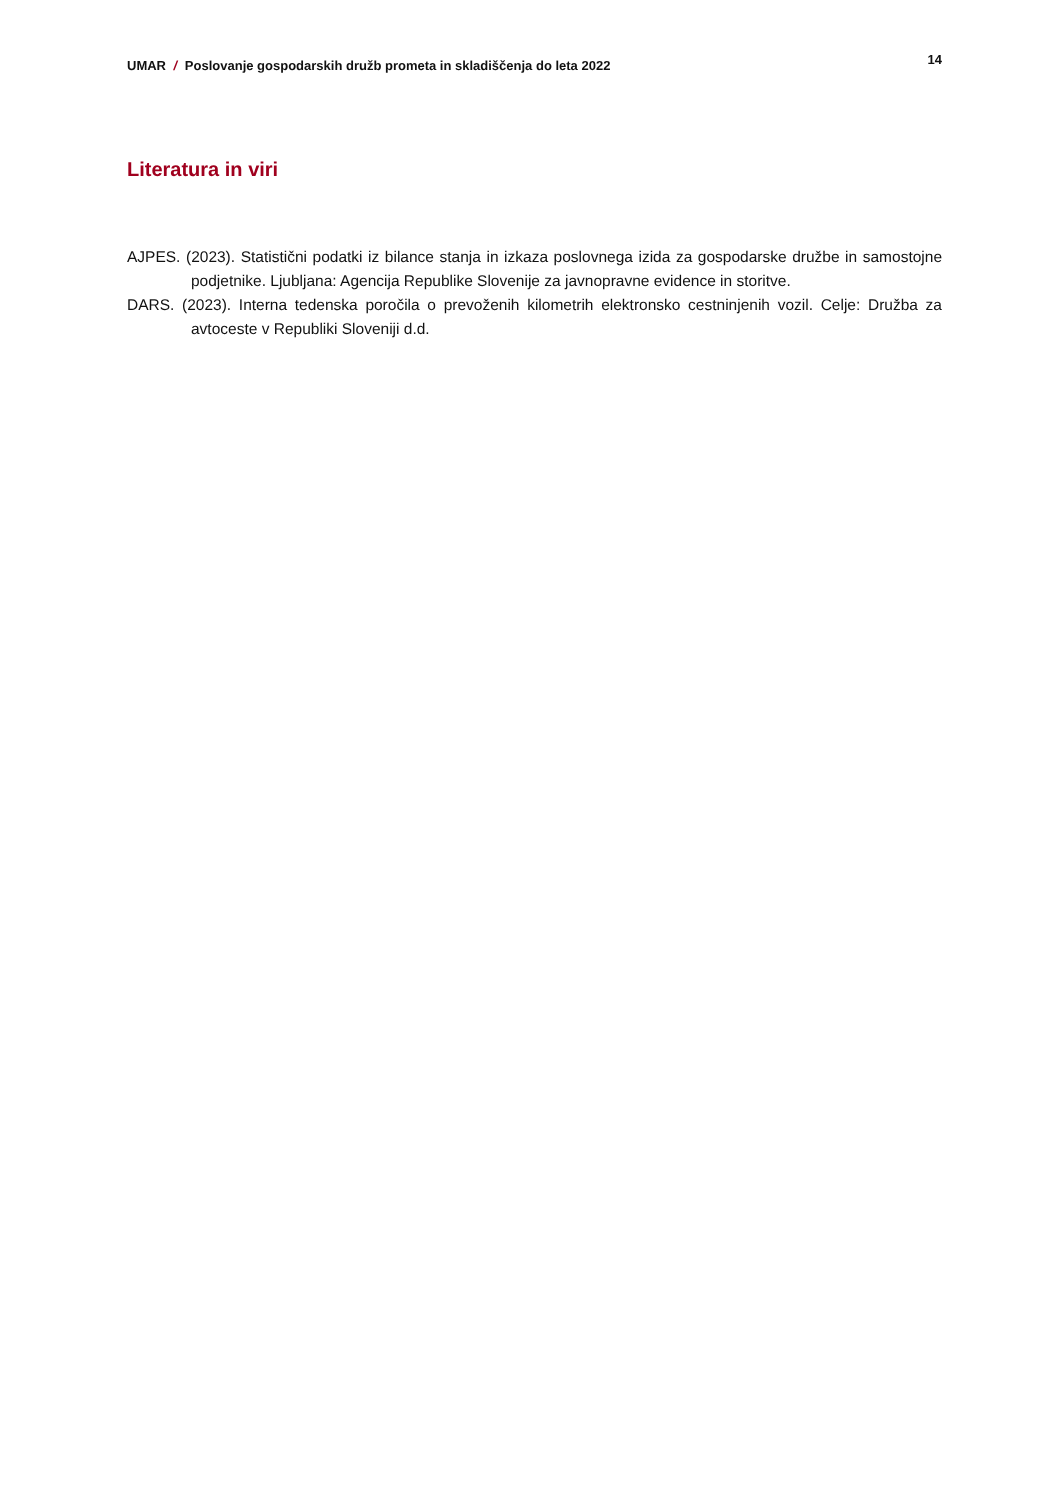UMAR / Poslovanje gospodarskih družb prometa in skladiščenja do leta 2022 14
Literatura in viri
AJPES. (2023). Statistični podatki iz bilance stanja in izkaza poslovnega izida za gospodarske družbe in samostojne podjetnike. Ljubljana: Agencija Republike Slovenije za javnopravne evidence in storitve.
DARS. (2023). Interna tedenska poročila o prevoženih kilometrih elektronsko cestninjenih vozil. Celje: Družba za avtoceste v Republiki Sloveniji d.d.